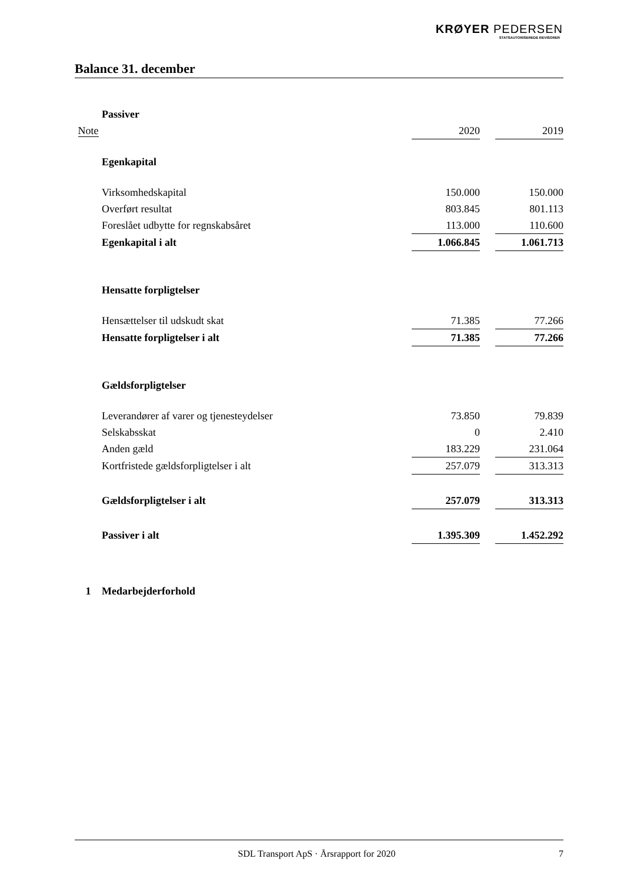KRØYER PEDERSEN
STATSAUTORISEREDE REVISORER
Balance 31. december
| | Passiver | | | |
| Note | | 2020 | | 2019 |
| | Egenkapital | | | |
| | Virksomhedskapital | 150.000 | | 150.000 |
| | Overført resultat | 803.845 | | 801.113 |
| | Foreslået udbytte for regnskabsåret | 113.000 | | 110.600 |
| | Egenkapital i alt | 1.066.845 | | 1.061.713 |
| | Hensatte forpligtelser | | | |
| | Hensættelser til udskudt skat | 71.385 | | 77.266 |
| | Hensatte forpligtelser i alt | 71.385 | | 77.266 |
| | Gældsforpligtelser | | | |
| | Leverandører af varer og tjenesteydelser | 73.850 | | 79.839 |
| | Selskabsskat | 0 | | 2.410 |
| | Anden gæld | 183.229 | | 231.064 |
| | Kortfristede gældsforpligtelser i alt | 257.079 | | 313.313 |
| | Gældsforpligtelser i alt | 257.079 | | 313.313 |
| | Passiver i alt | 1.395.309 | | 1.452.292 |
| 1 | Medarbejderforhold | | | |
SDL Transport ApS · Årsrapport for 2020 7